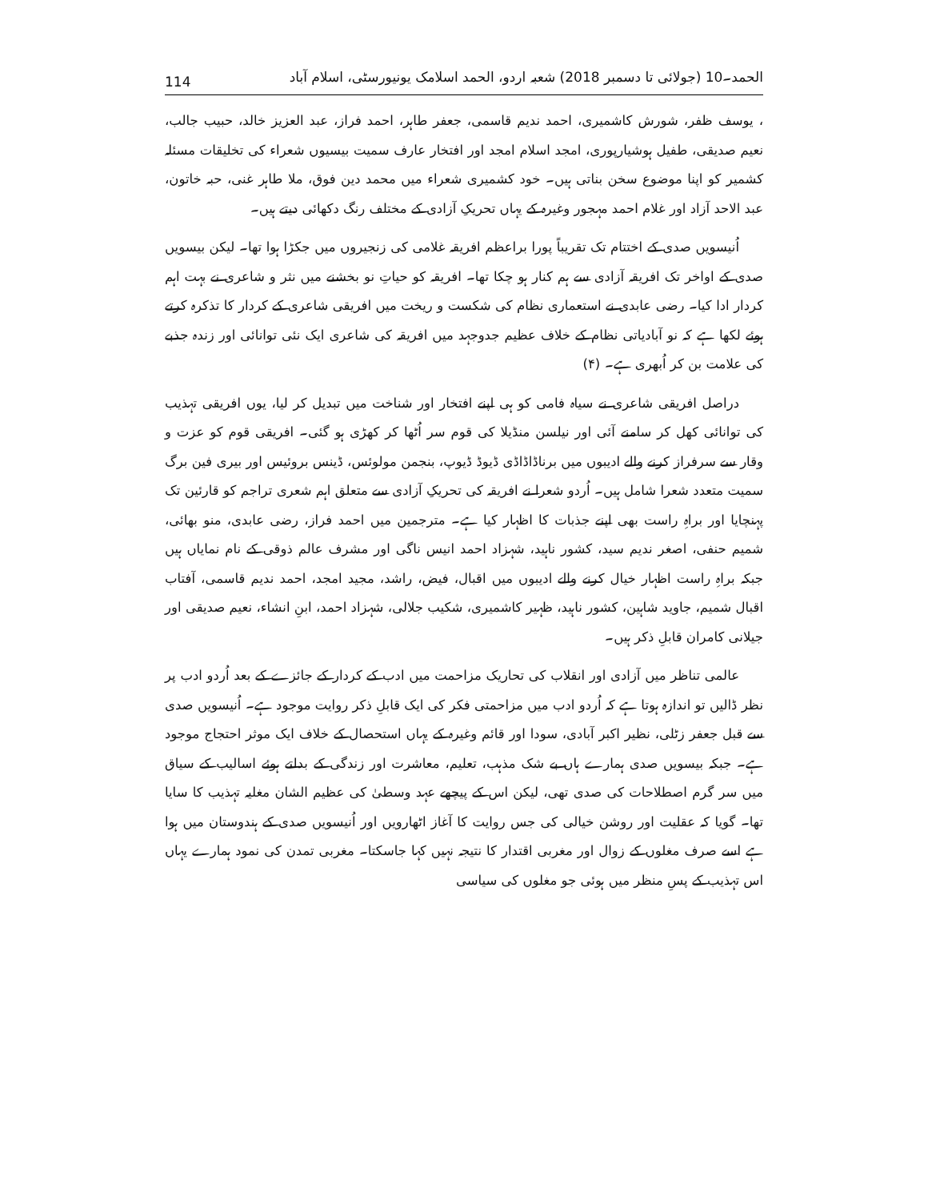114 الحمد۔10 (جولائی تا دسمبر 2018) شعبہ اردو، الحمد اسلامک یونیورسٹی، اسلام آباد
، یوسف ظفر، شورش کاشمیری، احمد ندیم قاسمی، جعفر طاہر، احمد فراز، عبد العزیز خالد، حبیب جالب، نعیم صدیقی، طفیل ہوشیارپوری، امجد اسلام امجد اور افتخار عارف سمیت بیسیوں شعراء کی تخلیقات مسئلہ کشمیر کو اپنا موضوع سخن بناتی ہیں۔ خود کشمیری شعراء میں محمد دین فوق، ملا طاہر غنی، حبہ خاتون، عبد الاحد آزاد اور غلام احمد مہجور وغیرہ کے یہاں تحریکِ آزادی کے مختلف رنگ دکھائی دیتے ہیں۔
اُنیسویں صدی کے اختتام تک تقریباً پورا براعظم افریقہ غلامی کی زنجیروں میں جکڑا ہوا تھا۔ لیکن بیسویں صدی کے اواخر تک افریقہ آزادی سے ہم کنار ہو چکا تھا۔ افریقہ کو حیاتِ نو بخشنے میں نثر و شاعری نے بہت اہم کردار ادا کیا۔ رضی عابدی نے استعماری نظام کی شکست و ریخت میں افریقی شاعری کے کردار کا تذکرہ کرتے ہوئے لکھا ہے کہ نو آبادیاتی نظام کے خلاف عظیم جدوجہد میں افریقہ کی شاعری ایک نئی توانائی اور زندہ جذبے کی علامت بن کر اُبھری ہے۔ (۴)
دراصل افریقی شاعری نے سیاہ فامی کو ہی اپنے افتخار اور شناخت میں تبدیل کر لیا، یوں افریقی تہذیب کی توانائی کھل کر سامنے آئی اور نیلسن منڈیلا کی قوم سر اُٹھا کر کھڑی ہو گئی۔ افریقی قوم کو عزت و وقار سے سرفراز کرنے والے ادیبوں میں برناڈاڈاڈی ڈیوڈ ڈیوپ، بنجمن مولوئس، ڈینس بروئیس اور بیری فین برگ سمیت متعدد شعرا شامل ہیں۔ اُردو شعرا نے افریقہ کی تحریکِ آزادی سے متعلق اہم شعری تراجم کو قارئین تک پہنچایا اور براہِ راست بھی اپنے جذبات کا اظہار کیا ہے۔ مترجمین میں احمد فراز، رضی عابدی، منو بھائی، شمیم حنفی، اصغر ندیم سید، کشور ناہید، شہزاد احمد انیس ناگی اور مشرف عالم ذوقی کے نام نمایاں ہیں جبکہ براہِ راست اظہار خیال کرنے والے ادیبوں میں اقبال، فیض، راشد، مجید امجد، احمد ندیم قاسمی، آفتاب اقبال شمیم، جاوید شاہین، کشور ناہید، ظہیر کاشمیری، شکیب جلالی، شہزاد احمد، ابنِ انشاء، نعیم صدیقی اور جیلانی کامران قابلِ ذکر ہیں۔
عالمی تناظر میں آزادی اور انقلاب کی تحاریک مزاحمت میں ادب کے کردار کے جائزے کے بعد اُردو ادب پر نظر ڈالیں تو اندازہ ہوتا ہے کہ اُردو ادب میں مزاحمتی فکر کی ایک قابلِ ذکر روایت موجود ہے۔ اُنیسویں صدی سے قبل جعفر زٹلی، نظیر اکبر آبادی، سودا اور قائم وغیرہ کے یہاں استحصال کے خلاف ایک موثر احتجاج موجود ہے۔ جبکہ بیسویں صدی ہمارے ہاں بے شک مذہب، تعلیم، معاشرت اور زندگی کے بدلتے ہوئے اسالیب کے سیاق میں سر گرم اصطلاحات کی صدی تھی، لیکن اس کے پیچھے عہد وسطیٰ کی عظیم الشان مغلیہ تہذیب کا سایا تھا۔ گویا کہ عقلیت اور روشن خیالی کی جس روایت کا آغاز اٹھارویں اور اُنیسویں صدی کے ہندوستان میں ہوا ہے اسے صرف مغلوں کے زوال اور مغربی اقتدار کا نتیجہ نہیں کہا جاسکتا۔ مغربی تمدن کی نمود ہمارے یہاں اس تہذیب کے پسِ منظر میں ہوئی جو مغلوں کی سیاسی